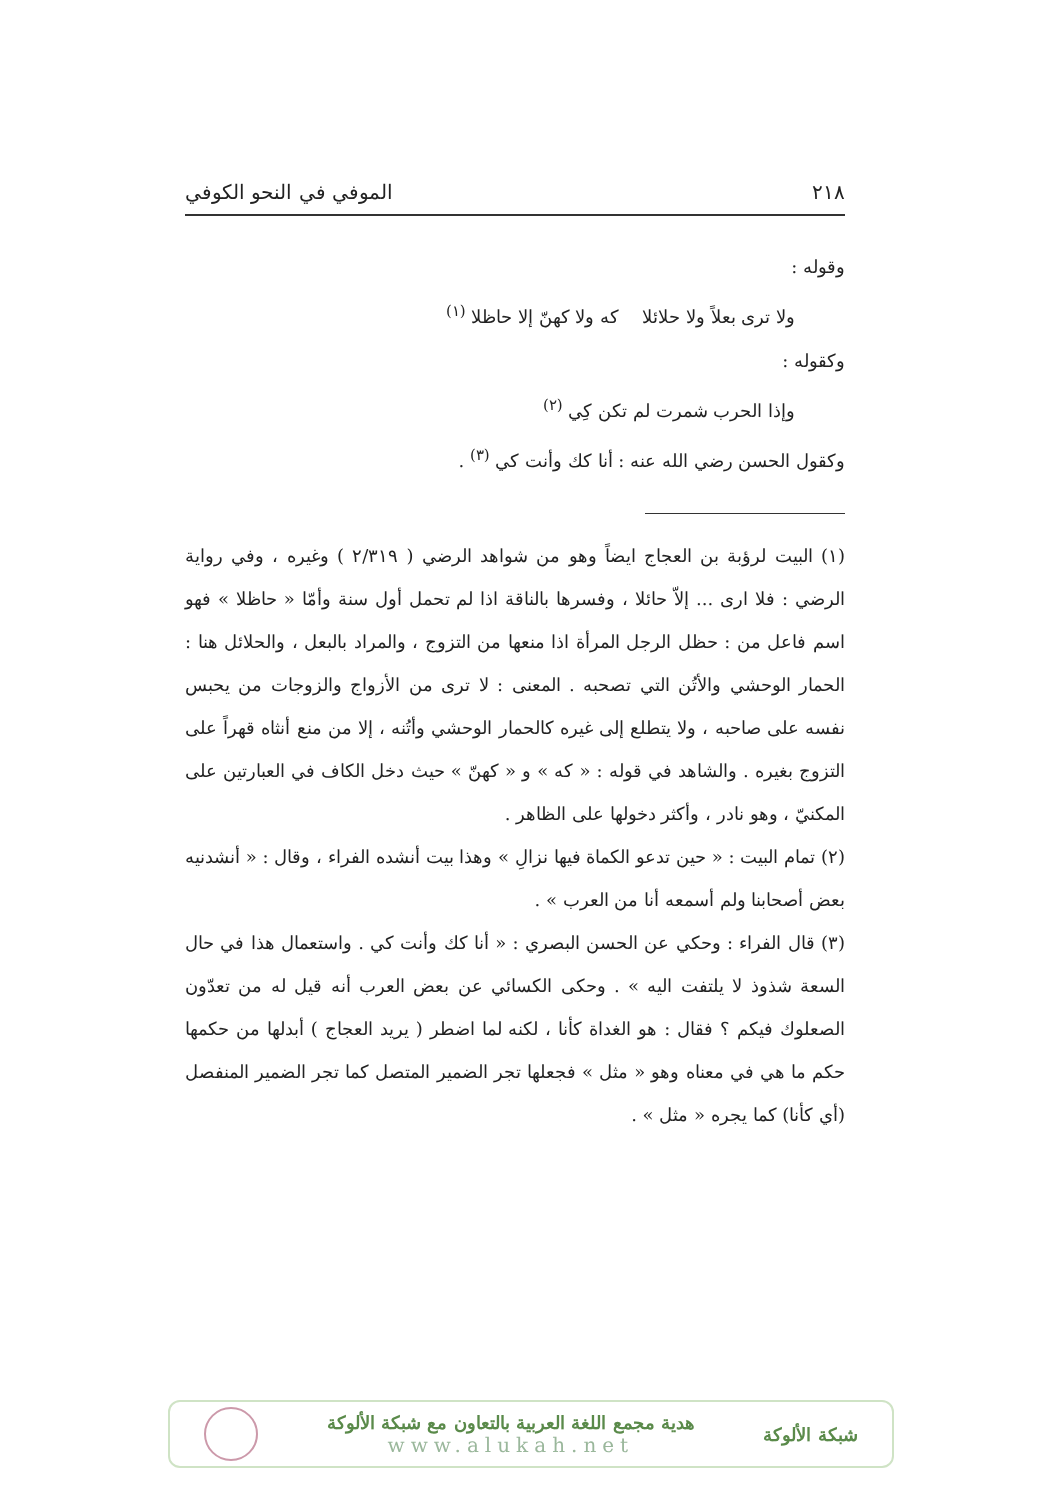٢١٨ الموفي في النحو الكوفي
وقوله :
ولا ترى بعلاً ولا حلائلا كه ولا كهنّ إلا حاظلا <sup>(١)</sup>
وكقوله :
وإذا الحرب شمرت لم تكن كِي <sup>(٢)</sup>
وكقول الحسن رضي الله عنه : أنا كك وأنت كي <sup>(٣)</sup> .
(١) البيت لرؤبة بن العجاج ايضاً وهو من شواهد الرضي ( ٢/٣١٩ ) وغيره ، وفي رواية الرضي : فلا ارى ... إلاّ حائلا ، وفسرها بالناقة اذا لم تحمل أول سنة وأمّا « حاظلا » فهو اسم فاعل من : حظل الرجل المرأة اذا منعها من التزوج ، والمراد بالبعل ، والحلائل هنا : الحمار الوحشي والأتُن التي تصحبه . المعنى : لا ترى من الأزواج والزوجات من يحبس نفسه على صاحبه ، ولا يتطلع إلى غيره كالحمار الوحشي وأتُنه ، إلا من منع أنثاه قهراً على التزوج بغيره . والشاهد في قوله : « كه » و « كهنّ » حيث دخل الكاف في العبارتين على المكنيّ ، وهو نادر ، وأكثر دخولها على الظاهر .
(٢) تمام البيت : « حين تدعو الكماة فيها نزالِ » وهذا بيت أنشده الفراء ، وقال : « أنشدنيه بعض أصحابنا ولم أسمعه أنا من العرب » .
(٣) قال الفراء : وحكي عن الحسن البصري : « أنا كك وأنت كي . واستعمال هذا في حال السعة شذوذ لا يلتفت اليه » . وحكى الكسائي عن بعض العرب أنه قيل له من تعدّون الصعلوك فيكم ؟ فقال : هو الغداة كأنا ، لكنه لما اضطر ( يريد العجاج ) أبدلها من حكمها حكم ما هي في معناه وهو « مثل » فجعلها تجر الضمير المتصل كما تجر الضمير المنفصل (أي كأنا) كما يجره « مثل » .
شبكة الألوكة
هدية مجمع اللغة العربية بالتعاون مع شبكة الألوكة
www.alukah.net